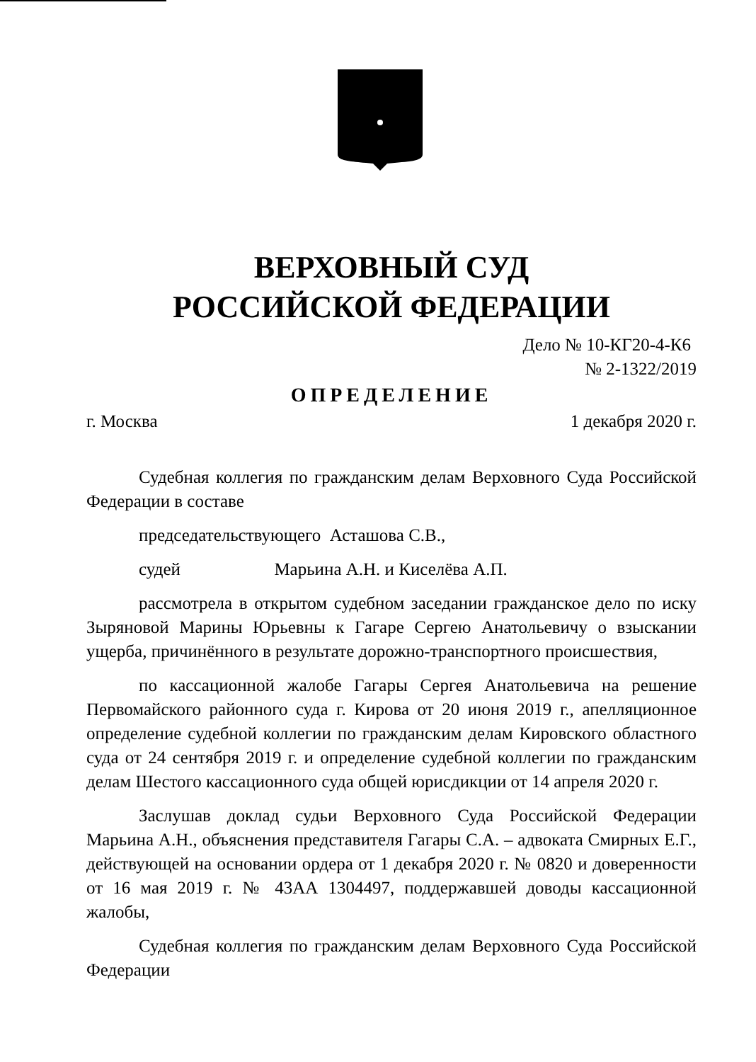ВЕРХОВНЫЙ СУД
РОССИЙСКОЙ ФЕДЕРАЦИИ
Дело № 10-КГ20-4-К6
№ 2-1322/2019
ОПРЕДЕЛЕНИЕ
г. Москва 1 декабря 2020 г.
Судебная коллегия по гражданским делам Верховного Суда Российской Федерации в составе
председательствующего Асташова С.В.,
судей Марьина А.Н. и Киселёва А.П.
рассмотрела в открытом судебном заседании гражданское дело по иску Зыряновой Марины Юрьевны к Гагаре Сергею Анатольевичу о взыскании ущерба, причинённого в результате дорожно-транспортного происшествия,
по кассационной жалобе Гагары Сергея Анатольевича на решение Первомайского районного суда г. Кирова от 20 июня 2019 г., апелляционное определение судебной коллегии по гражданским делам Кировского областного суда от 24 сентября 2019 г. и определение судебной коллегии по гражданским делам Шестого кассационного суда общей юрисдикции от 14 апреля 2020 г.
Заслушав доклад судьи Верховного Суда Российской Федерации Марьина А.Н., объяснения представителя Гагары С.А. – адвоката Смирных Е.Г., действующей на основании ордера от 1 декабря 2020 г. № 0820 и доверенности от 16 мая 2019 г. № 43АА 1304497, поддержавшей доводы кассационной жалобы,
Судебная коллегия по гражданским делам Верховного Суда Российской Федерации